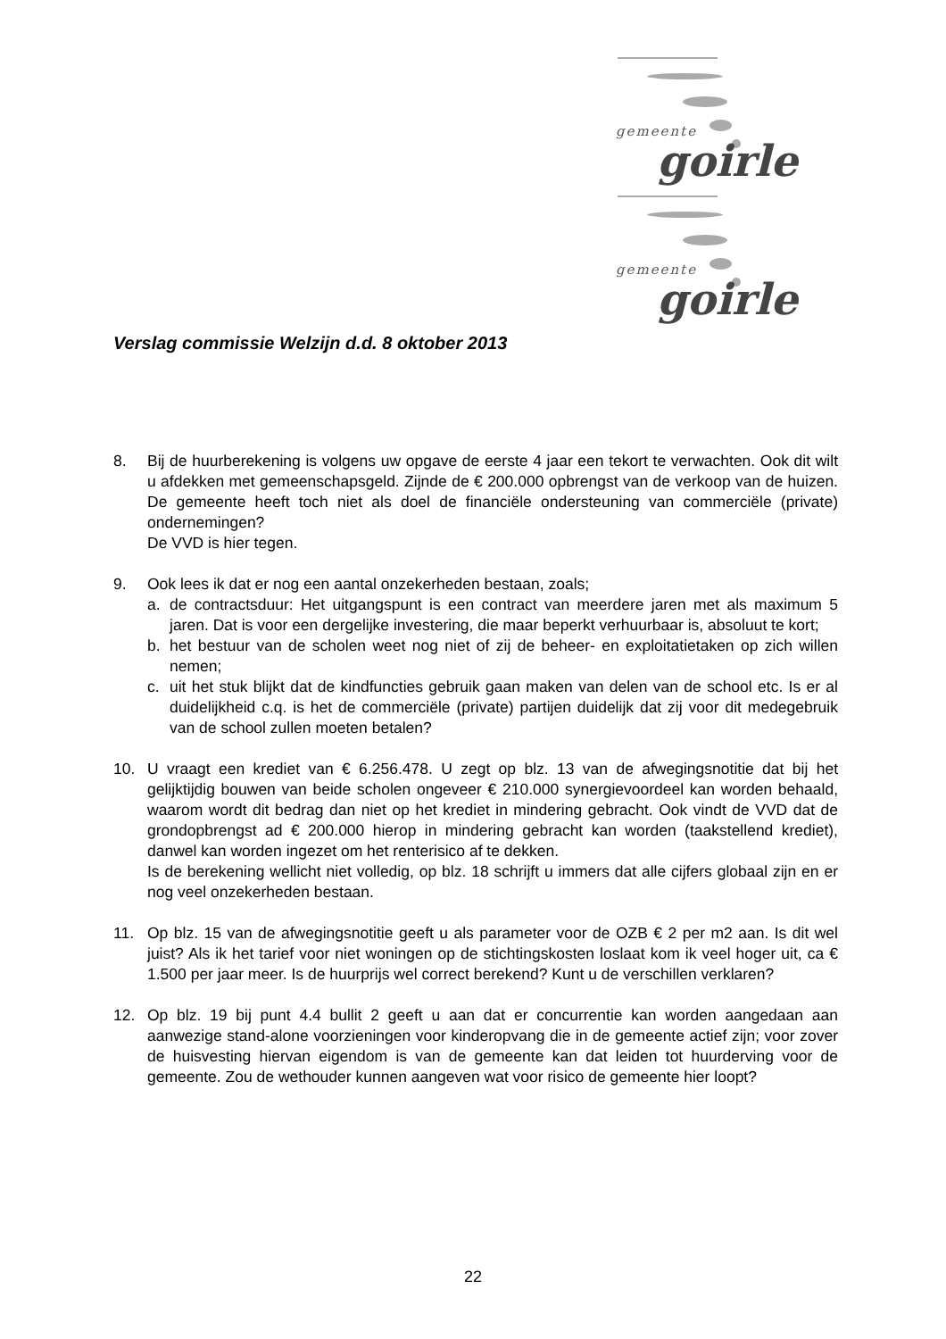gemeente
goirle
gemeente
goirle
Verslag commissie Welzijn d.d. 8 oktober 2013
8. Bij de huurberekening is volgens uw opgave de eerste 4 jaar een tekort te verwachten. Ook dit wilt u afdekken met gemeenschapsgeld. Zijnde de € 200.000 opbrengst van de verkoop van de huizen. De gemeente heeft toch niet als doel de financiële ondersteuning van commerciële (private) ondernemingen?
De VVD is hier tegen.
9. Ook lees ik dat er nog een aantal onzekerheden bestaan, zoals;
a. de contractsduur: Het uitgangspunt is een contract van meerdere jaren met als maximum 5 jaren. Dat is voor een dergelijke investering, die maar beperkt verhuurbaar is, absoluut te kort;
b. het bestuur van de scholen weet nog niet of zij de beheer- en exploitatietaken op zich willen nemen;
c. uit het stuk blijkt dat de kindfuncties gebruik gaan maken van delen van de school etc. Is er al duidelijkheid c.q. is het de commerciële (private) partijen duidelijk dat zij voor dit medegebruik van de school zullen moeten betalen?
10. U vraagt een krediet van € 6.256.478. U zegt op blz. 13 van de afwegingsnotitie dat bij het gelijktijdig bouwen van beide scholen ongeveer € 210.000 synergievoordeel kan worden behaald, waarom wordt dit bedrag dan niet op het krediet in mindering gebracht. Ook vindt de VVD dat de grondopbrengst ad € 200.000 hierop in mindering gebracht kan worden (taakstellend krediet), danwel kan worden ingezet om het renterisico af te dekken.
Is de berekening wellicht niet volledig, op blz. 18 schrijft u immers dat alle cijfers globaal zijn en er nog veel onzekerheden bestaan.
11. Op blz. 15 van de afwegingsnotitie geeft u als parameter voor de OZB € 2 per m2 aan. Is dit wel juist? Als ik het tarief voor niet woningen op de stichtingskosten loslaat kom ik veel hoger uit, ca € 1.500 per jaar meer. Is de huurprijs wel correct berekend? Kunt u de verschillen verklaren?
12. Op blz. 19 bij punt 4.4 bullit 2 geeft u aan dat er concurrentie kan worden aangedaan aan aanwezige stand-alone voorzieningen voor kinderopvang die in de gemeente actief zijn; voor zover de huisvesting hiervan eigendom is van de gemeente kan dat leiden tot huurderving voor de gemeente. Zou de wethouder kunnen aangeven wat voor risico de gemeente hier loopt?
22